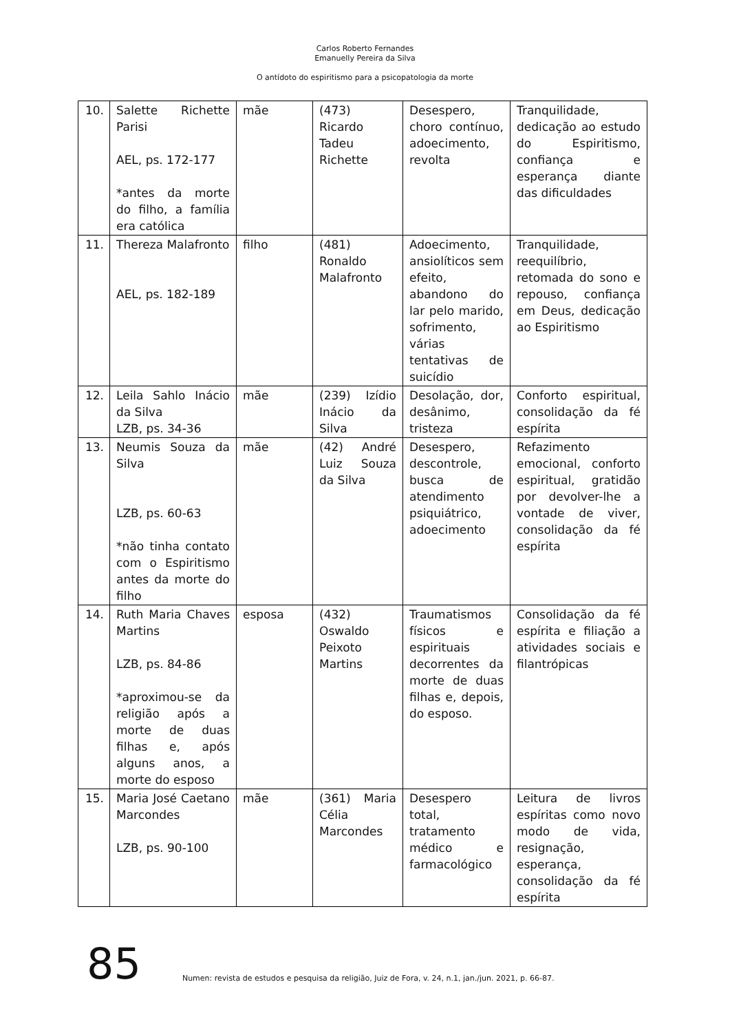Carlos Roberto Fernandes
Emanuelly Pereira da Silva
O antídoto do espiritismo para a psicopatologia da morte
| 10. | Salette Richette Parisi AEL, ps. 172-177 *antes da morte do filho, a família era católica | mãe | (473) Ricardo Tadeu Richette | Desespero, choro contínuo, adoecimento, revolta | Tranquilidade, dedicação ao estudo do Espiritismo, confiança e esperança diante das dificuldades |
| 11. | Thereza Malafronto AEL, ps. 182-189 | filho | (481) Ronaldo Malafronto | Adoecimento, ansiolíticos sem efeito, abandono do lar pelo marido, sofrimento, várias tentativas de suicídio | Tranquilidade, reequilíbrio, retomada do sono e repouso, confiança em Deus, dedicação ao Espiritismo |
| 12. | Leila Sahlo Inácio da Silva LZB, ps. 34-36 | mãe | (239) Izídio Inácio da Silva | Desolação, dor, desânimo, tristeza | Conforto espiritual, consolidação da fé espírita |
| 13. | Neumis Souza da Silva LZB, ps. 60-63 *não tinha contato com o Espiritismo antes da morte do filho | mãe | (42) André Luiz Souza da Silva | Desespero, descontrole, busca de atendimento psiquiátrico, adoecimento | Refazimento emocional, conforto espiritual, gratidão por devolver-lhe a vontade de viver, consolidação da fé espírita |
| 14. | Ruth Maria Chaves Martins LZB, ps. 84-86 *aproximou-se da religião após a morte de duas filhas e, após alguns anos, a morte do esposo | esposa | (432) Oswaldo Peixoto Martins | Traumatismos físicos e espirituais decorrentes da morte de duas filhas e, depois, do esposo. | Consolidação da fé espírita e filiação a atividades sociais e filantrópicas |
| 15. | Maria José Caetano Marcondes LZB, ps. 90-100 | mãe | (361) Maria Célia Marcondes | Desespero total, tratamento médico e farmacológico | Leitura de livros espíritas como novo modo de vida, resignação, esperança, consolidação da fé espírita |
85 Numen: revista de estudos e pesquisa da religião, Juiz de Fora, v. 24, n.1, jan./jun. 2021, p. 66-87.